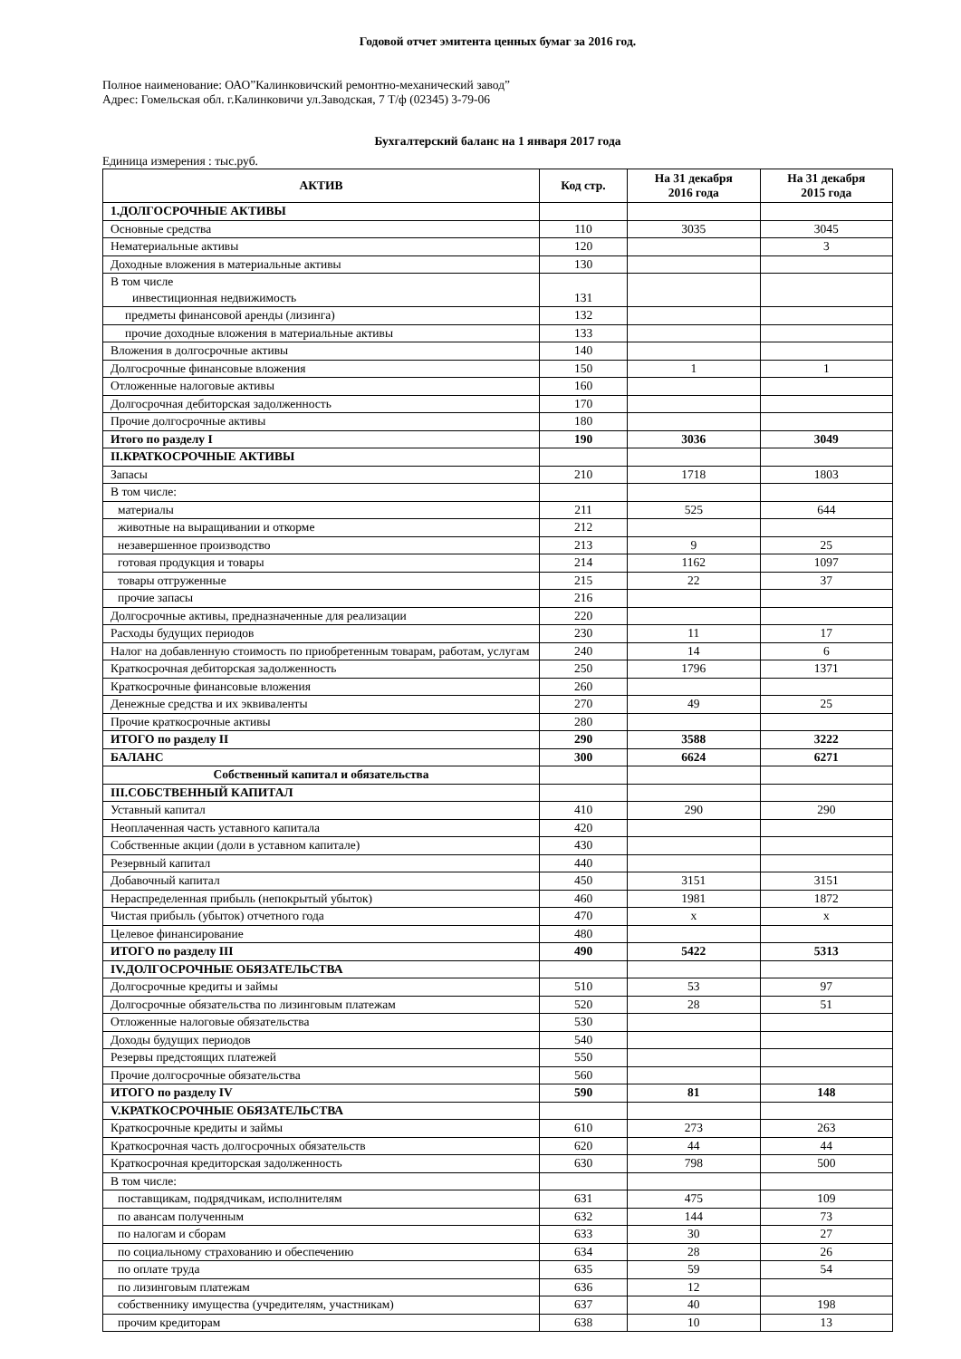Годовой отчет эмитента ценных бумаг за 2016 год.
Полное наименование: ОАО”Калинковичский ремонтно-механический завод”
Адрес: Гомельская обл. г.Калинковичи ул.Заводская, 7 Т/ф (02345) 3-79-06
Бухгалтерский баланс на 1 января 2017 года
Единица измерения : тыс.руб.
| АКТИВ | Код стр. | На 31 декабря 2016 года | На 31 декабря 2015 года |
| --- | --- | --- | --- |
| 1.ДОЛГОСРОЧНЫЕ АКТИВЫ | | | |
| Основные средства | 110 | 3035 | 3045 |
| Нематериальные активы | 120 | | 3 |
| Доходные вложения в материальные активы | 130 | | |
| В том числе инвестиционная недвижимость | 131 | | |
| предметы финансовой аренды (лизинга) | 132 | | |
| прочие доходные вложения в материальные активы | 133 | | |
| Вложения в долгосрочные активы | 140 | | |
| Долгосрочные финансовые вложения | 150 | 1 | 1 |
| Отложенные налоговые активы | 160 | | |
| Долгосрочная дебиторская задолженность | 170 | | |
| Прочие долгосрочные активы | 180 | | |
| Итого по разделу I | 190 | 3036 | 3049 |
| II.КРАТКОСРОЧНЫЕ АКТИВЫ | | | |
| Запасы | 210 | 1718 | 1803 |
| В том числе: | | | |
| материалы | 211 | 525 | 644 |
| животные на выращивании и откорме | 212 | | |
| незавершенное производство | 213 | 9 | 25 |
| готовая продукция и товары | 214 | 1162 | 1097 |
| товары отгруженные | 215 | 22 | 37 |
| прочие запасы | 216 | | |
| Долгосрочные активы, предназначенные для реализации | 220 | | |
| Расходы будущих периодов | 230 | 11 | 17 |
| Налог на добавленную стоимость по приобретенным товарам, работам, услугам | 240 | 14 | 6 |
| Краткосрочная дебиторская задолженность | 250 | 1796 | 1371 |
| Краткосрочные финансовые вложения | 260 | | |
| Денежные средства и их эквиваленты | 270 | 49 | 25 |
| Прочие краткосрочные активы | 280 | | |
| ИТОГО по разделу II | 290 | 3588 | 3222 |
| БАЛАНС | 300 | 6624 | 6271 |
| Собственный капитал и обязательства | | | |
| III.СОБСТВЕННЫЙ КАПИТАЛ | | | |
| Уставный капитал | 410 | 290 | 290 |
| Неоплаченная часть уставного капитала | 420 | | |
| Собственные акции (доли в уставном капитале) | 430 | | |
| Резервный капитал | 440 | | |
| Добавочный капитал | 450 | 3151 | 3151 |
| Нераспределенная прибыль (непокрытый убыток) | 460 | 1981 | 1872 |
| Чистая прибыль (убыток) отчетного года | 470 | x | x |
| Целевое финансирование | 480 | | |
| ИТОГО по разделу III | 490 | 5422 | 5313 |
| IV.ДОЛГОСРОЧНЫЕ ОБЯЗАТЕЛЬСТВА | | | |
| Долгосрочные кредиты и займы | 510 | 53 | 97 |
| Долгосрочные обязательства по лизинговым платежам | 520 | 28 | 51 |
| Отложенные налоговые обязательства | 530 | | |
| Доходы будущих периодов | 540 | | |
| Резервы предстоящих платежей | 550 | | |
| Прочие долгосрочные обязательства | 560 | | |
| ИТОГО по разделу IV | 590 | 81 | 148 |
| V.КРАТКОСРОЧНЫЕ ОБЯЗАТЕЛЬСТВА | | | |
| Краткосрочные кредиты и займы | 610 | 273 | 263 |
| Краткосрочная часть долгосрочных обязательств | 620 | 44 | 44 |
| Краткосрочная кредиторская задолженность | 630 | 798 | 500 |
| В том числе: | | | |
| поставщикам, подрядчикам, исполнителям | 631 | 475 | 109 |
| по авансам полученным | 632 | 144 | 73 |
| по налогам и сборам | 633 | 30 | 27 |
| по социальному страхованию и обеспечению | 634 | 28 | 26 |
| по оплате труда | 635 | 59 | 54 |
| по лизинговым платежам | 636 | 12 | |
| собственнику имущества (учредителям, участникам) | 637 | 40 | 198 |
| прочим кредиторам | 638 | 10 | 13 |